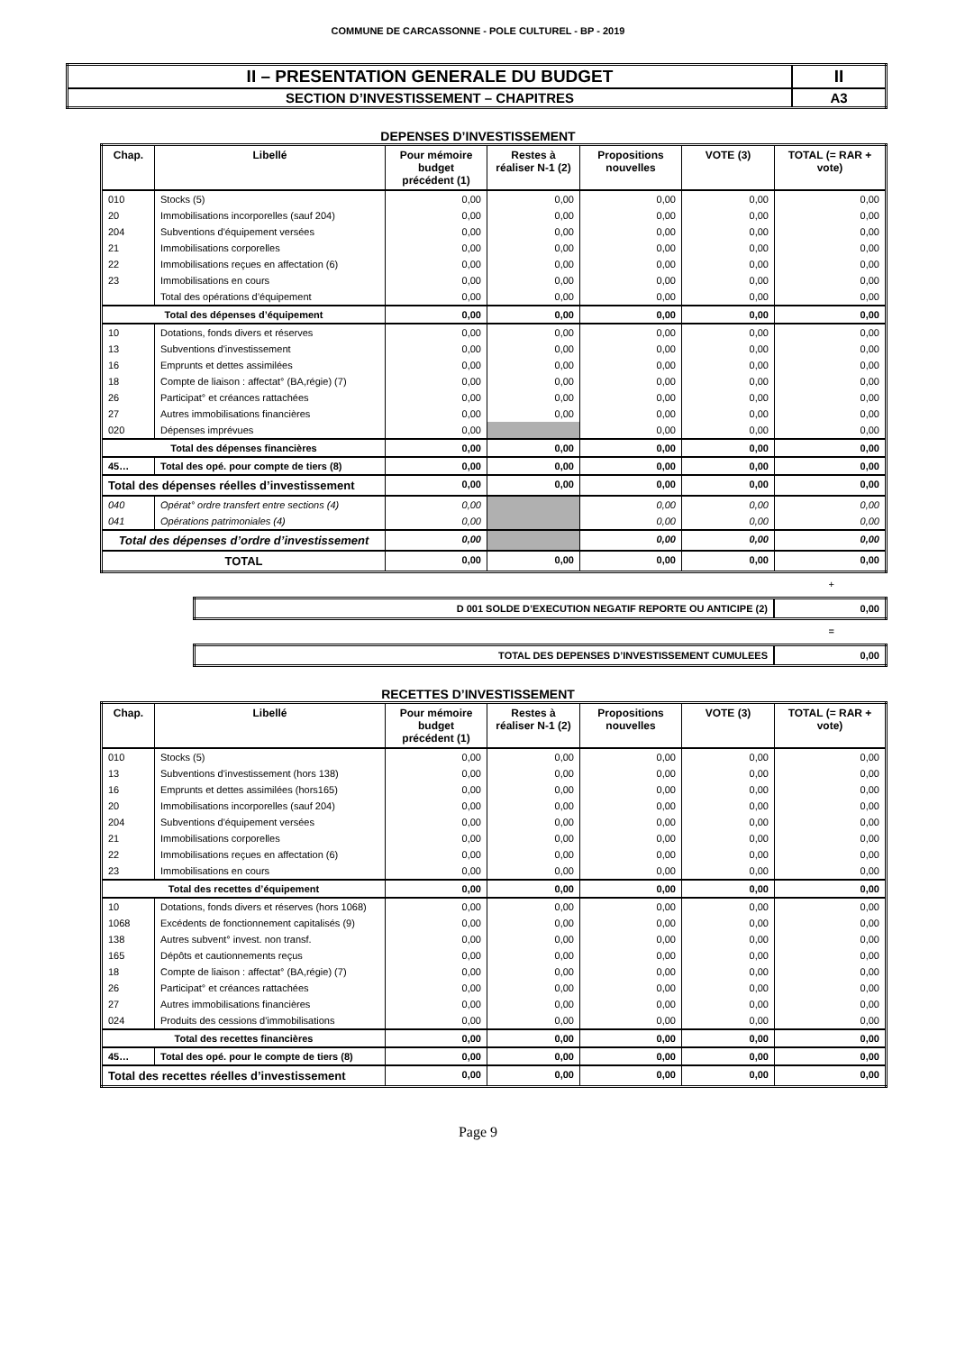COMMUNE DE CARCASSONNE - POLE CULTUREL - BP - 2019
| II – PRESENTATION GENERALE DU BUDGET | II |
| SECTION D’INVESTISSEMENT – CHAPITRES | A3 |
DEPENSES D’INVESTISSEMENT
| Chap. | Libellé | Pour mémoire budget précédent (1) | Restes à réaliser N-1 (2) | Propositions nouvelles | VOTE (3) | TOTAL (= RAR + vote) |
| --- | --- | --- | --- | --- | --- | --- |
| 010 | Stocks (5) | 0,00 | 0,00 | 0,00 | 0,00 | 0,00 |
| 20 | Immobilisations incorporelles (sauf 204) | 0,00 | 0,00 | 0,00 | 0,00 | 0,00 |
| 204 | Subventions d'équipement versées | 0,00 | 0,00 | 0,00 | 0,00 | 0,00 |
| 21 | Immobilisations corporelles | 0,00 | 0,00 | 0,00 | 0,00 | 0,00 |
| 22 | Immobilisations reçues en affectation (6) | 0,00 | 0,00 | 0,00 | 0,00 | 0,00 |
| 23 | Immobilisations en cours | 0,00 | 0,00 | 0,00 | 0,00 | 0,00 |
| | Total des opérations d’équipement | 0,00 | 0,00 | 0,00 | 0,00 | 0,00 |
| Total des dépenses d’équipement | | 0,00 | 0,00 | 0,00 | 0,00 | 0,00 |
| 10 | Dotations, fonds divers et réserves | 0,00 | 0,00 | 0,00 | 0,00 | 0,00 |
| 13 | Subventions d'investissement | 0,00 | 0,00 | 0,00 | 0,00 | 0,00 |
| 16 | Emprunts et dettes assimilées | 0,00 | 0,00 | 0,00 | 0,00 | 0,00 |
| 18 | Compte de liaison : affectat° (BA,régie) (7) | 0,00 | 0,00 | 0,00 | 0,00 | 0,00 |
| 26 | Participat° et créances rattachées | 0,00 | 0,00 | 0,00 | 0,00 | 0,00 |
| 27 | Autres immobilisations financières | 0,00 | 0,00 | 0,00 | 0,00 | 0,00 |
| 020 | Dépenses imprévues | 0,00 | | 0,00 | 0,00 | 0,00 |
| Total des dépenses financières | | 0,00 | 0,00 | 0,00 | 0,00 | 0,00 |
| 45… | Total des opé. pour compte de tiers (8) | 0,00 | 0,00 | 0,00 | 0,00 | 0,00 |
| Total des dépenses réelles d’investissement | | 0,00 | 0,00 | 0,00 | 0,00 | 0,00 |
| 040 | Opérat° ordre transfert entre sections (4) | 0,00 | | 0,00 | 0,00 | 0,00 |
| 041 | Opérations patrimoniales (4) | 0,00 | | 0,00 | 0,00 | 0,00 |
| Total des dépenses d’ordre d’investissement | | 0,00 | | 0,00 | 0,00 | 0,00 |
| TOTAL | | 0,00 | 0,00 | 0,00 | 0,00 | 0,00 |
+
| D 001 SOLDE D’EXECUTION NEGATIF REPORTE OU ANTICIPE (2) | 0,00 |
=
| TOTAL DES DEPENSES D’INVESTISSEMENT CUMULEES | 0,00 |
RECETTES D’INVESTISSEMENT
| Chap. | Libellé | Pour mémoire budget précédent (1) | Restes à réaliser N-1 (2) | Propositions nouvelles | VOTE (3) | TOTAL (= RAR + vote) |
| --- | --- | --- | --- | --- | --- | --- |
| 010 | Stocks (5) | 0,00 | 0,00 | 0,00 | 0,00 | 0,00 |
| 13 | Subventions d'investissement (hors 138) | 0,00 | 0,00 | 0,00 | 0,00 | 0,00 |
| 16 | Emprunts et dettes assimilées (hors165) | 0,00 | 0,00 | 0,00 | 0,00 | 0,00 |
| 20 | Immobilisations incorporelles (sauf 204) | 0,00 | 0,00 | 0,00 | 0,00 | 0,00 |
| 204 | Subventions d'équipement versées | 0,00 | 0,00 | 0,00 | 0,00 | 0,00 |
| 21 | Immobilisations corporelles | 0,00 | 0,00 | 0,00 | 0,00 | 0,00 |
| 22 | Immobilisations reçues en affectation (6) | 0,00 | 0,00 | 0,00 | 0,00 | 0,00 |
| 23 | Immobilisations en cours | 0,00 | 0,00 | 0,00 | 0,00 | 0,00 |
| Total des recettes d’équipement | | 0,00 | 0,00 | 0,00 | 0,00 | 0,00 |
| 10 | Dotations, fonds divers et réserves (hors 1068) | 0,00 | 0,00 | 0,00 | 0,00 | 0,00 |
| 1068 | Excédents de fonctionnement capitalisés (9) | 0,00 | 0,00 | 0,00 | 0,00 | 0,00 |
| 138 | Autres subvent° invest. non transf. | 0,00 | 0,00 | 0,00 | 0,00 | 0,00 |
| 165 | Dépôts et cautionnements reçus | 0,00 | 0,00 | 0,00 | 0,00 | 0,00 |
| 18 | Compte de liaison : affectat° (BA,régie) (7) | 0,00 | 0,00 | 0,00 | 0,00 | 0,00 |
| 26 | Participat° et créances rattachées | 0,00 | 0,00 | 0,00 | 0,00 | 0,00 |
| 27 | Autres immobilisations financières | 0,00 | 0,00 | 0,00 | 0,00 | 0,00 |
| 024 | Produits des cessions d'immobilisations | 0,00 | 0,00 | 0,00 | 0,00 | 0,00 |
| Total des recettes financières | | 0,00 | 0,00 | 0,00 | 0,00 | 0,00 |
| 45… | Total des opé. pour le compte de tiers (8) | 0,00 | 0,00 | 0,00 | 0,00 | 0,00 |
| Total des recettes réelles d’investissement | | 0,00 | 0,00 | 0,00 | 0,00 | 0,00 |
Page 9